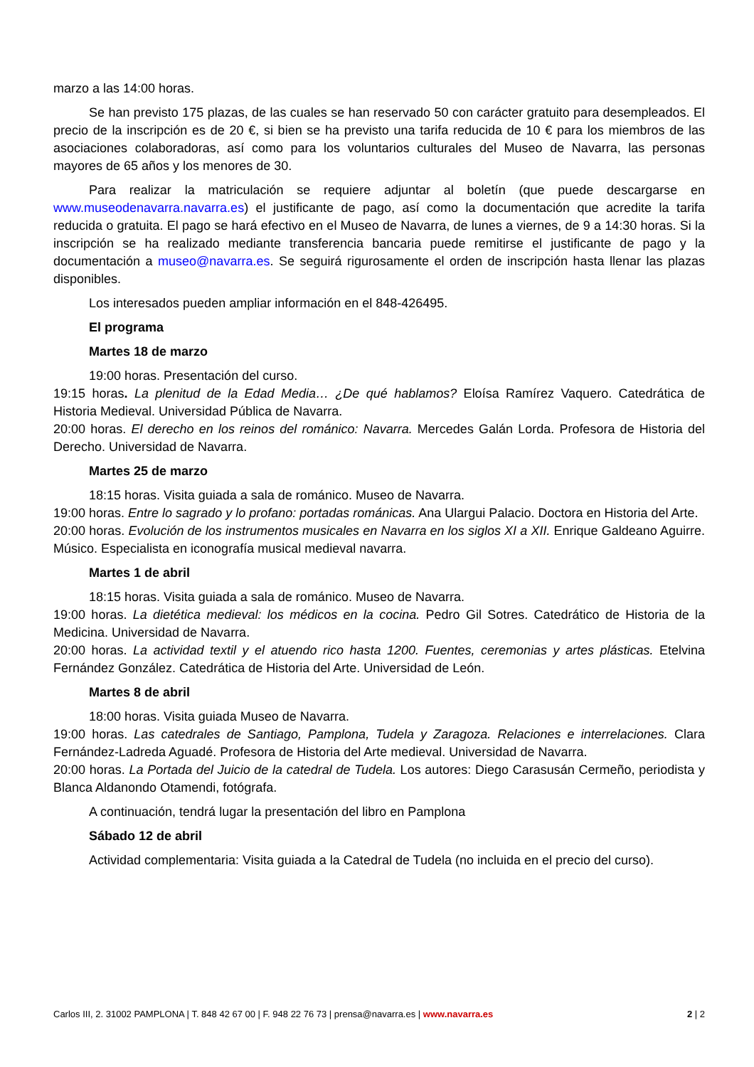marzo a las 14:00 horas.
Se han previsto 175 plazas, de las cuales se han reservado 50 con carácter gratuito para desempleados. El precio de la inscripción es de 20 €, si bien se ha previsto una tarifa reducida de 10 € para los miembros de las asociaciones colaboradoras, así como para los voluntarios culturales del Museo de Navarra, las personas mayores de 65 años y los menores de 30.
Para realizar la matriculación se requiere adjuntar al boletín (que puede descargarse en www.museodenavarra.navarra.es) el justificante de pago, así como la documentación que acredite la tarifa reducida o gratuita. El pago se hará efectivo en el Museo de Navarra, de lunes a viernes, de 9 a 14:30 horas. Si la inscripción se ha realizado mediante transferencia bancaria puede remitirse el justificante de pago y la documentación a museo@navarra.es. Se seguirá rigurosamente el orden de inscripción hasta llenar las plazas disponibles.
Los interesados pueden ampliar información en el 848-426495.
El programa
Martes 18 de marzo
19:00 horas. Presentación del curso.
19:15 horas. La plenitud de la Edad Media… ¿De qué hablamos? Eloísa Ramírez Vaquero. Catedrática de Historia Medieval. Universidad Pública de Navarra.
20:00 horas. El derecho en los reinos del románico: Navarra. Mercedes Galán Lorda. Profesora de Historia del Derecho. Universidad de Navarra.
Martes 25 de marzo
18:15 horas. Visita guiada a sala de románico. Museo de Navarra.
19:00 horas. Entre lo sagrado y lo profano: portadas románicas. Ana Ulargui Palacio. Doctora en Historia del Arte.
20:00 horas. Evolución de los instrumentos musicales en Navarra en los siglos XI a XII. Enrique Galdeano Aguirre. Músico. Especialista en iconografía musical medieval navarra.
Martes 1 de abril
18:15 horas. Visita guiada a sala de románico. Museo de Navarra.
19:00 horas. La dietética medieval: los médicos en la cocina. Pedro Gil Sotres. Catedrático de Historia de la Medicina. Universidad de Navarra.
20:00 horas. La actividad textil y el atuendo rico hasta 1200. Fuentes, ceremonias y artes plásticas. Etelvina Fernández González. Catedrática de Historia del Arte. Universidad de León.
Martes 8 de abril
18:00 horas. Visita guiada Museo de Navarra.
19:00 horas. Las catedrales de Santiago, Pamplona, Tudela y Zaragoza. Relaciones e interrelaciones. Clara Fernández-Ladreda Aguadé. Profesora de Historia del Arte medieval. Universidad de Navarra.
20:00 horas. La Portada del Juicio de la catedral de Tudela. Los autores: Diego Carasusán Cermeño, periodista y Blanca Aldanondo Otamendi, fotógrafa.
A continuación, tendrá lugar la presentación del libro en Pamplona
Sábado 12 de abril
Actividad complementaria: Visita guiada a la Catedral de Tudela (no incluida en el precio del curso).
Carlos III, 2. 31002 PAMPLONA | T. 848 42 67 00 | F. 948 22 76 73 | prensa@navarra.es | www.navarra.es 2 | 2